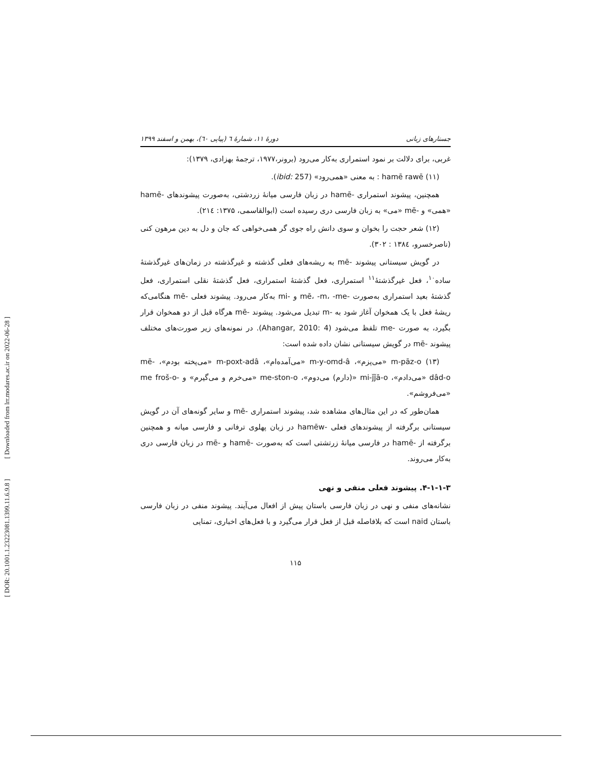[ Downloaded from lrr.modares.ac.ir on 2022-06-28 ]
[ DOR: 20.1001.1.23223081.1399.11.6.9.8 ]
جستارهای زبانی دورهٔ ۱۱، شمارهٔ ٦ (پیاپی ٦٠)، بهمن و اسفند ۱۳۹۹
غربی، برای دلالت بر نمود استمراری به‌کار می‌رود (برونر،۱۹۷۷، ترجمهٔ بهزادی، ۱۳۷۹):
(۱۱) hamē rawē : به معنی «همی‌رود» (ibid: 257).
همچنین، پیشوند استمراری -hamē در زبان فارسی میانهٔ زردشتی، به‌صورت پیشوندهای -hamē «همی» و -mē «می» به زبان فارسی دری رسیده است (ابوالقاسمی، ۱۳۷۵: ۲۱٤).
(۱۲) شعر حجت را بخوان و سوی دانش راه جوی گر همی‌خواهی که جان و دل به دین مرهون کنی (ناصرخسرو، ۱۳۸٤ : ۳۰۲).
در گویش سیستانی پیشوند -mē به ریشه‌های فعلی گذشته و غیرگذشته در زمان‌های غیرگذشتهٔ ساده<sup>۱۰</sup>، فعل غیرگذشتهٔ<sup>۱۱</sup> استمراری، فعل گذشتهٔ استمراری، فعل گذشتهٔ نقلی استمراری، فعل گذشتهٔ بعید استمراری به‌صورت -mē، -m، -me و -mi به‌کار می‌رود. پیشوند فعلی -mē هنگامی‌که ریشهٔ فعل با یک همخوان آغاز شود به -m تبدیل می‌شود. پیشوند -mē هرگاه قبل از دو همخوان قرار بگیرد، به صورت -me تلفظ می‌شود (Ahangar, 2010: 4). در نمونه‌های زیر صورت‌های مختلف پیشوند -mē در گویش سیستانی نشان داده شده است:
(۱۳) m-pāz-o «می‌پزم»، m-y-omd-â «می‌آمده‌ام»، m-poxt-adâ «می‌پخته بودم»، -mē dâd-o «می‌دادم»، mi-ǰǰā-o «(دارم) می‌دوم»، me-ston-o «می‌خرم و می‌گیرم» و -me froš-o «می‌فروشم».
همان‌طور که در این مثال‌های مشاهده شد، پیشوند استمراری -mē و سایر گونه‌های آن در گویش سیستانی برگرفته از پیشوندهای فعلی -hamēw در زبان پهلوی ترفانی و فارسی میانه و همچنین برگرفته از -hamē در فارسی میانهٔ زرتشتی است که به‌صورت -hamē و -mē در زبان فارسی دری به‌کار می‌روند.
۴-۱-۱-۳. پیشوند فعلی منفی و نهی
نشانه‌های منفی و نهی در زبان فارسی باستان پیش از افعال می‌آیند. پیشوند منفی در زبان فارسی باستان naid است که بلافاصله قبل از فعل قرار می‌گیرد و با فعل‌های اخباری، تمنایی
۱۱۵